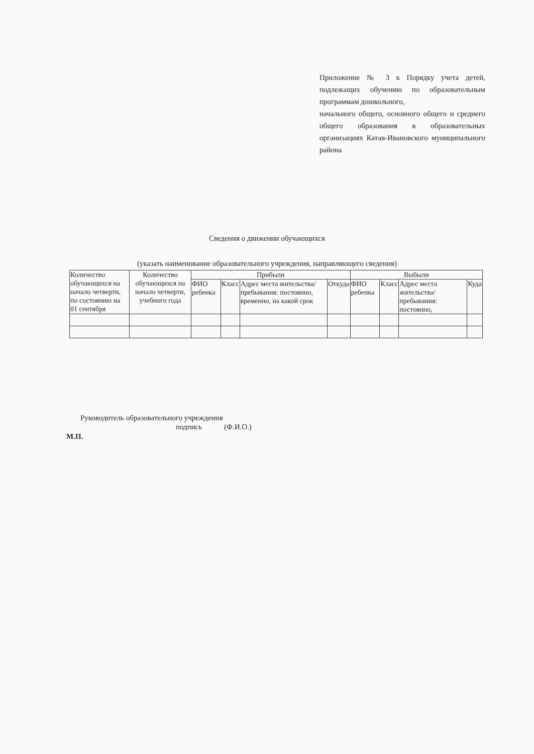Приложение № 3 к Порядку учета детей, подлежащих обучению по образовательным программам дошкольного,
начального общего, основного общего и среднего общего образования в образовательных организациях Катав-Ивановского муниципального района
Сведения о движении обучающихся
(указать наименование образовательного учреждения, направляющего сведения)
| Количество обучающихся на начало четверти, по состоянию на 01 сентября | Количество обучающихся на начало четверти, учебного года | Прибыли | | | | Выбыли | | | |
| --- | --- | --- | --- | --- | --- | --- | --- | --- | --- |
| | | ФИО ребенка | Класс | Адрес места жительства/ пребывания: постоянно, временно, на какой срок | Откуда | ФИО ребенка | Класс | Адрес места жительства/ пребывания: постоянно, | Куда |
Руководитель образовательного учреждения
подпись (Ф.И.О.)
М.П.